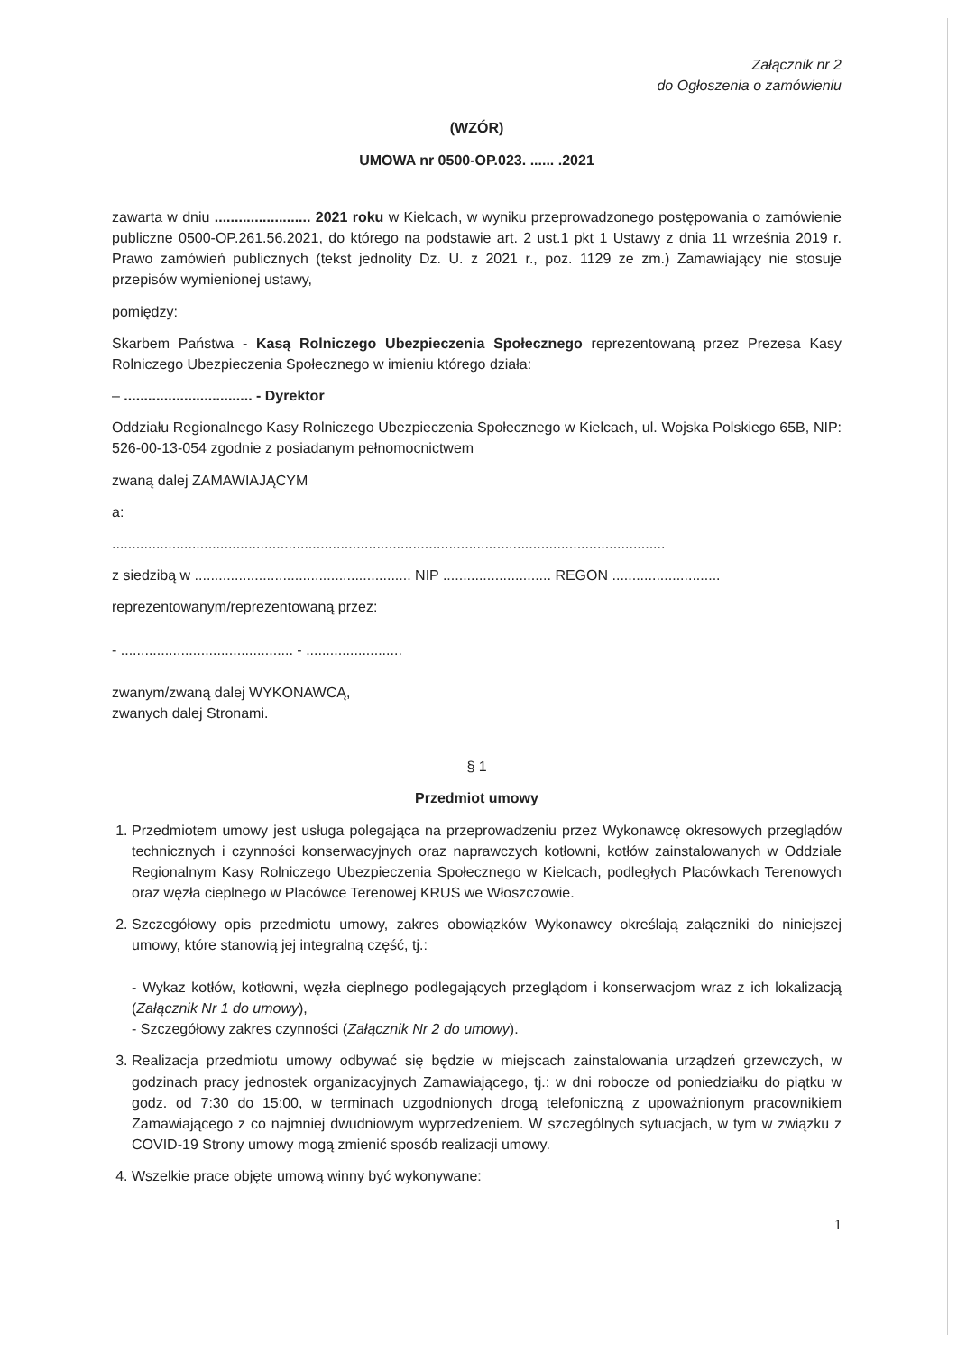Załącznik nr 2
do Ogłoszenia o zamówieniu
(WZÓR)
UMOWA nr 0500-OP.023. ...... .2021
zawarta w dniu ........................ 2021 roku w Kielcach, w wyniku przeprowadzonego postępowania o zamówienie publiczne 0500-OP.261.56.2021, do którego na podstawie art. 2 ust.1 pkt 1 Ustawy z dnia 11 września 2019 r. Prawo zamówień publicznych (tekst jednolity Dz. U. z 2021 r., poz. 1129 ze zm.) Zamawiający nie stosuje przepisów wymienionej ustawy,
pomiędzy:
Skarbem Państwa - Kasą Rolniczego Ubezpieczenia Społecznego reprezentowaną przez Prezesa Kasy Rolniczego Ubezpieczenia Społecznego w imieniu którego działa:
– ................................ - Dyrektor
Oddziału Regionalnego Kasy Rolniczego Ubezpieczenia Społecznego w Kielcach, ul. Wojska Polskiego 65B, NIP: 526-00-13-054 zgodnie z posiadanym pełnomocnictwem
zwaną dalej ZAMAWIAJĄCYM
a:
..........................................................................................................................................
z siedzibą w ...................................................... NIP ........................... REGON ...........................
reprezentowanym/reprezentowaną przez:
- ........................................... - ........................
zwanym/zwaną dalej WYKONAWCĄ,
zwanych dalej Stronami.
§ 1
Przedmiot umowy
1. Przedmiotem umowy jest usługa polegająca na przeprowadzeniu przez Wykonawcę okresowych przeglądów technicznych i czynności konserwacyjnych oraz naprawczych kotłowni, kotłów zainstalowanych w Oddziale Regionalnym Kasy Rolniczego Ubezpieczenia Społecznego w Kielcach, podległych Placówkach Terenowych oraz węzła cieplnego w Placówce Terenowej KRUS we Włoszczowie.
2. Szczegółowy opis przedmiotu umowy, zakres obowiązków Wykonawcy określają załączniki do niniejszej umowy, które stanowią jej integralną część, tj.:
- Wykaz kotłów, kotłowni, węzła cieplnego podlegających przeglądom i konserwacjom wraz z ich lokalizacją (Załącznik Nr 1 do umowy),
- Szczegółowy zakres czynności (Załącznik Nr 2 do umowy).
3. Realizacja przedmiotu umowy odbywać się będzie w miejscach zainstalowania urządzeń grzewczych, w godzinach pracy jednostek organizacyjnych Zamawiającego, tj.: w dni robocze od poniedziałku do piątku w godz. od 7:30 do 15:00, w terminach uzgodnionych drogą telefoniczną z upoważnionym pracownikiem Zamawiającego z co najmniej dwudniowym wyprzedzeniem. W szczególnych sytuacjach, w tym w związku z COVID-19 Strony umowy mogą zmienić sposób realizacji umowy.
4. Wszelkie prace objęte umową winny być wykonywane:
1